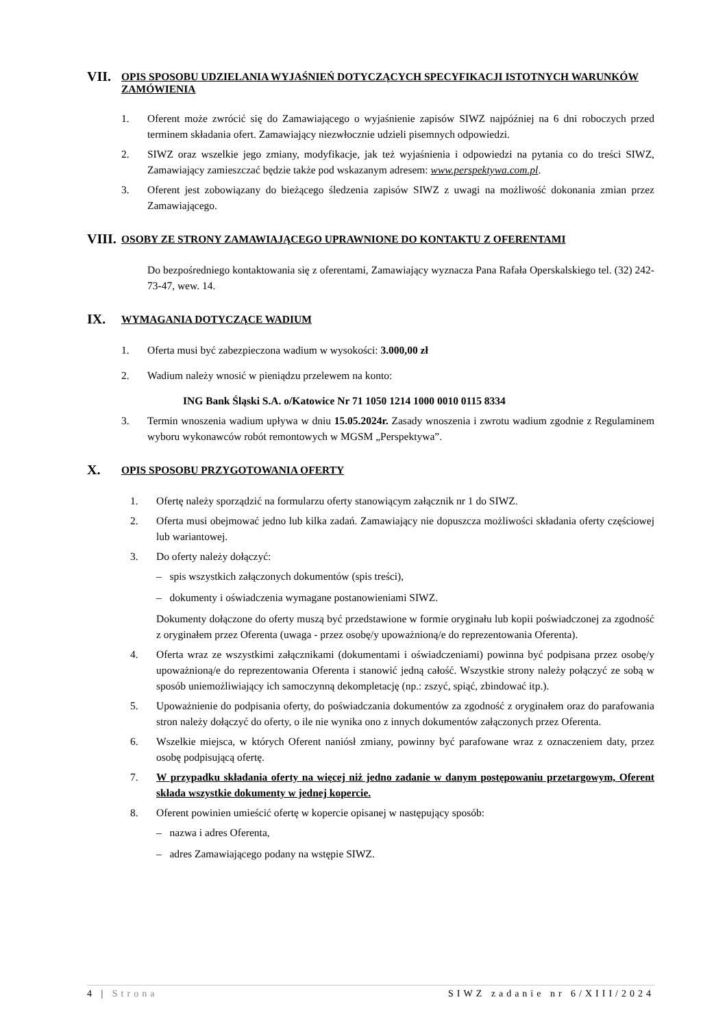VII. OPIS SPOSOBU UDZIELANIA WYJAŚNIEŃ DOTYCZĄCYCH SPECYFIKACJI ISTOTNYCH WARUNKÓW ZAMÓWIENIA
1. Oferent może zwrócić się do Zamawiającego o wyjaśnienie zapisów SIWZ najpóźniej na 6 dni roboczych przed terminem składania ofert. Zamawiający niezwłocznie udzieli pisemnych odpowiedzi.
2. SIWZ oraz wszelkie jego zmiany, modyfikacje, jak też wyjaśnienia i odpowiedzi na pytania co do treści SIWZ, Zamawiający zamieszczać będzie także pod wskazanym adresem: www.perspektywa.com.pl.
3. Oferent jest zobowiązany do bieżącego śledzenia zapisów SIWZ z uwagi na możliwość dokonania zmian przez Zamawiającego.
VIII. OSOBY ZE STRONY ZAMAWIAJĄCEGO UPRAWNIONE DO KONTAKTU Z OFERENTAMI
Do bezpośredniego kontaktowania się z oferentami, Zamawiający wyznacza Pana Rafała Operskalskiego tel. (32) 242-73-47, wew. 14.
IX. WYMAGANIA DOTYCZĄCE WADIUM
1. Oferta musi być zabezpieczona wadium w wysokości: 3.000,00 zł
2. Wadium należy wnosić w pieniądzu przelewem na konto:
ING Bank Śląski S.A. o/Katowice Nr 71 1050 1214 1000 0010 0115 8334
3. Termin wnoszenia wadium upływa w dniu 15.05.2024r. Zasady wnoszenia i zwrotu wadium zgodnie z Regulaminem wyboru wykonawców robót remontowych w MGSM „Perspektywa”.
X. OPIS SPOSOBU PRZYGOTOWANIA OFERTY
1. Ofertę należy sporządzić na formularzu oferty stanowiącym załącznik nr 1 do SIWZ.
2. Oferta musi obejmować jedno lub kilka zadań. Zamawiający nie dopuszcza możliwości składania oferty częściowej lub wariantowej.
3. Do oferty należy dołączyć:
– spis wszystkich załączonych dokumentów (spis treści),
– dokumenty i oświadczenia wymagane postanowieniami SIWZ.
Dokumenty dołączone do oferty muszą być przedstawione w formie oryginału lub kopii poświadczonej za zgodność z oryginałem przez Oferenta (uwaga - przez osobę/y upoważnioną/e do reprezentowania Oferenta).
4. Oferta wraz ze wszystkimi załącznikami (dokumentami i oświadczeniami) powinna być podpisana przez osobę/y upoważnioną/e do reprezentowania Oferenta i stanowić jedną całość. Wszystkie strony należy połączyć ze sobą w sposób uniemożliwiający ich samoczynną dekompletację (np.: zszyć, spiąć, zbindować itp.).
5. Upoważnienie do podpisania oferty, do poświadczania dokumentów za zgodność z oryginałem oraz do parafowania stron należy dołączyć do oferty, o ile nie wynika ono z innych dokumentów załączonych przez Oferenta.
6. Wszelkie miejsca, w których Oferent naniósł zmiany, powinny być parafowane wraz z oznaczeniem daty, przez osobę podpisującą ofertę.
7. W przypadku składania oferty na więcej niż jedno zadanie w danym postępowaniu przetargowym, Oferent składa wszystkie dokumenty w jednej kopercie.
8. Oferent powinien umieścić ofertę w kopercie opisanej w następujący sposób:
– nazwa i adres Oferenta,
– adres Zamawiającego podany na wstępie SIWZ.
4 | Strona SIWZ zadanie nr 6/XIII/2024